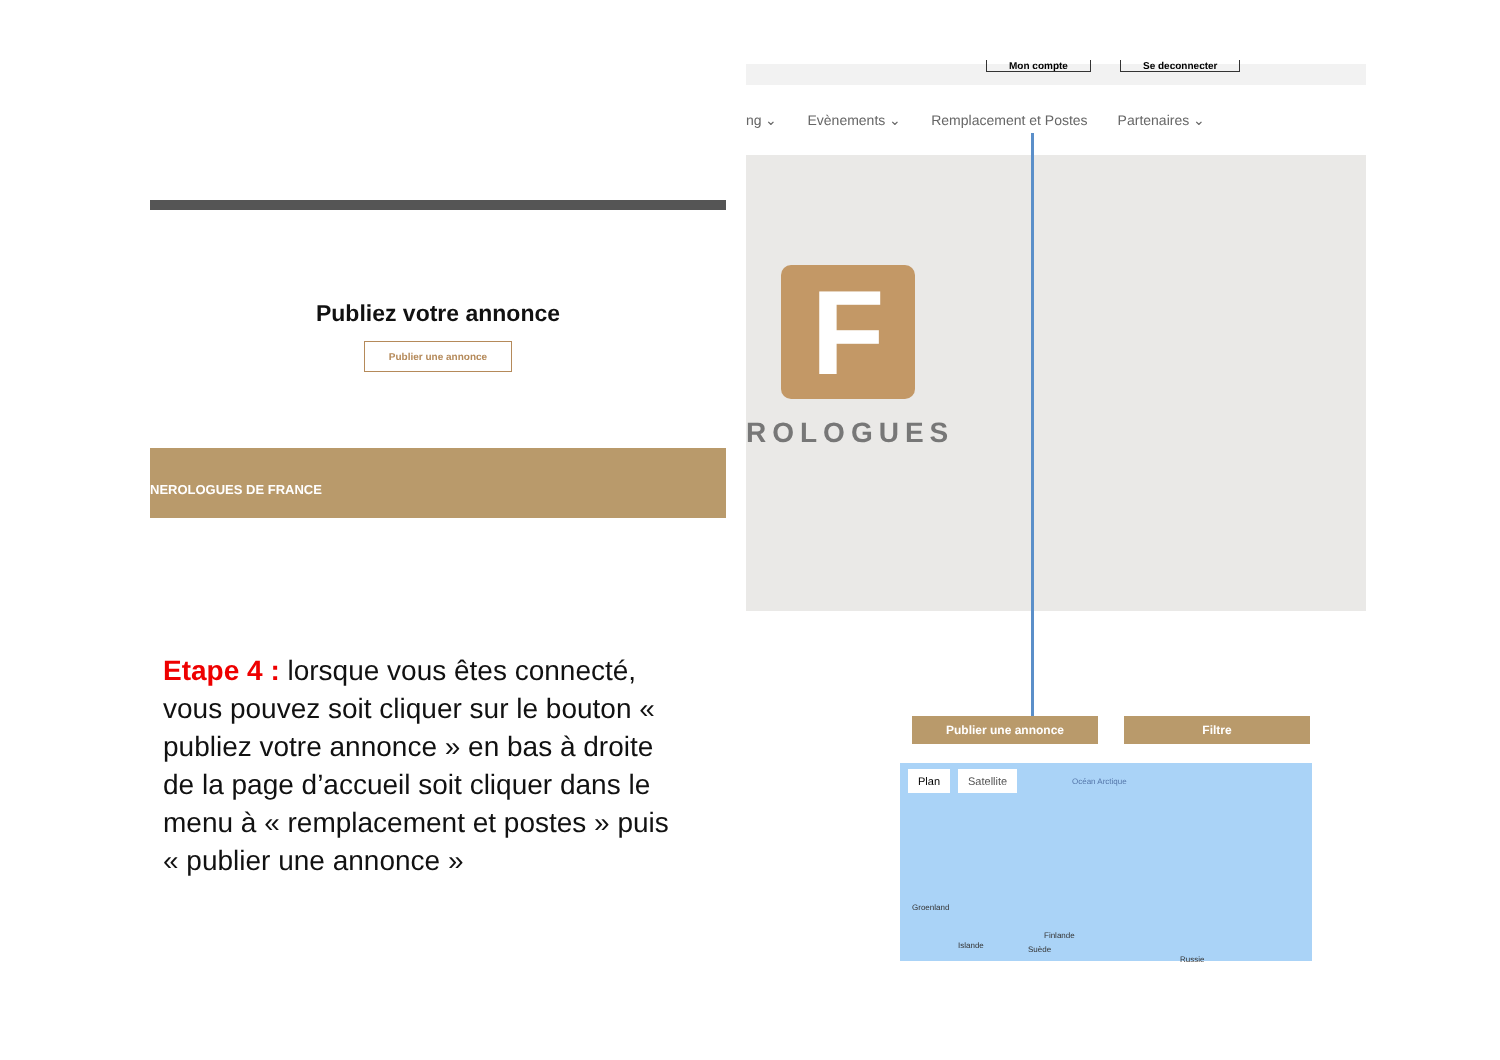Publiez votre annonce
Publier une annonce
NEROLOGUES DE FRANCE
Etape 4 : lorsque vous êtes connecté, vous pouvez soit cliquer sur le bouton « publiez votre annonce » en bas à droite de la page d’accueil soit cliquer dans le menu à « remplacement et postes » puis « publier une annonce »
Mon compte Se deconnecter
ng ⌄ Evènements ⌄ Remplacement et Postes Partenaires ⌄
F
ROLOGUES
Publier une annonce Filtre
Plan Satellite Océan Arctique
Groenland
Islande
Finlande
Suède
Russie